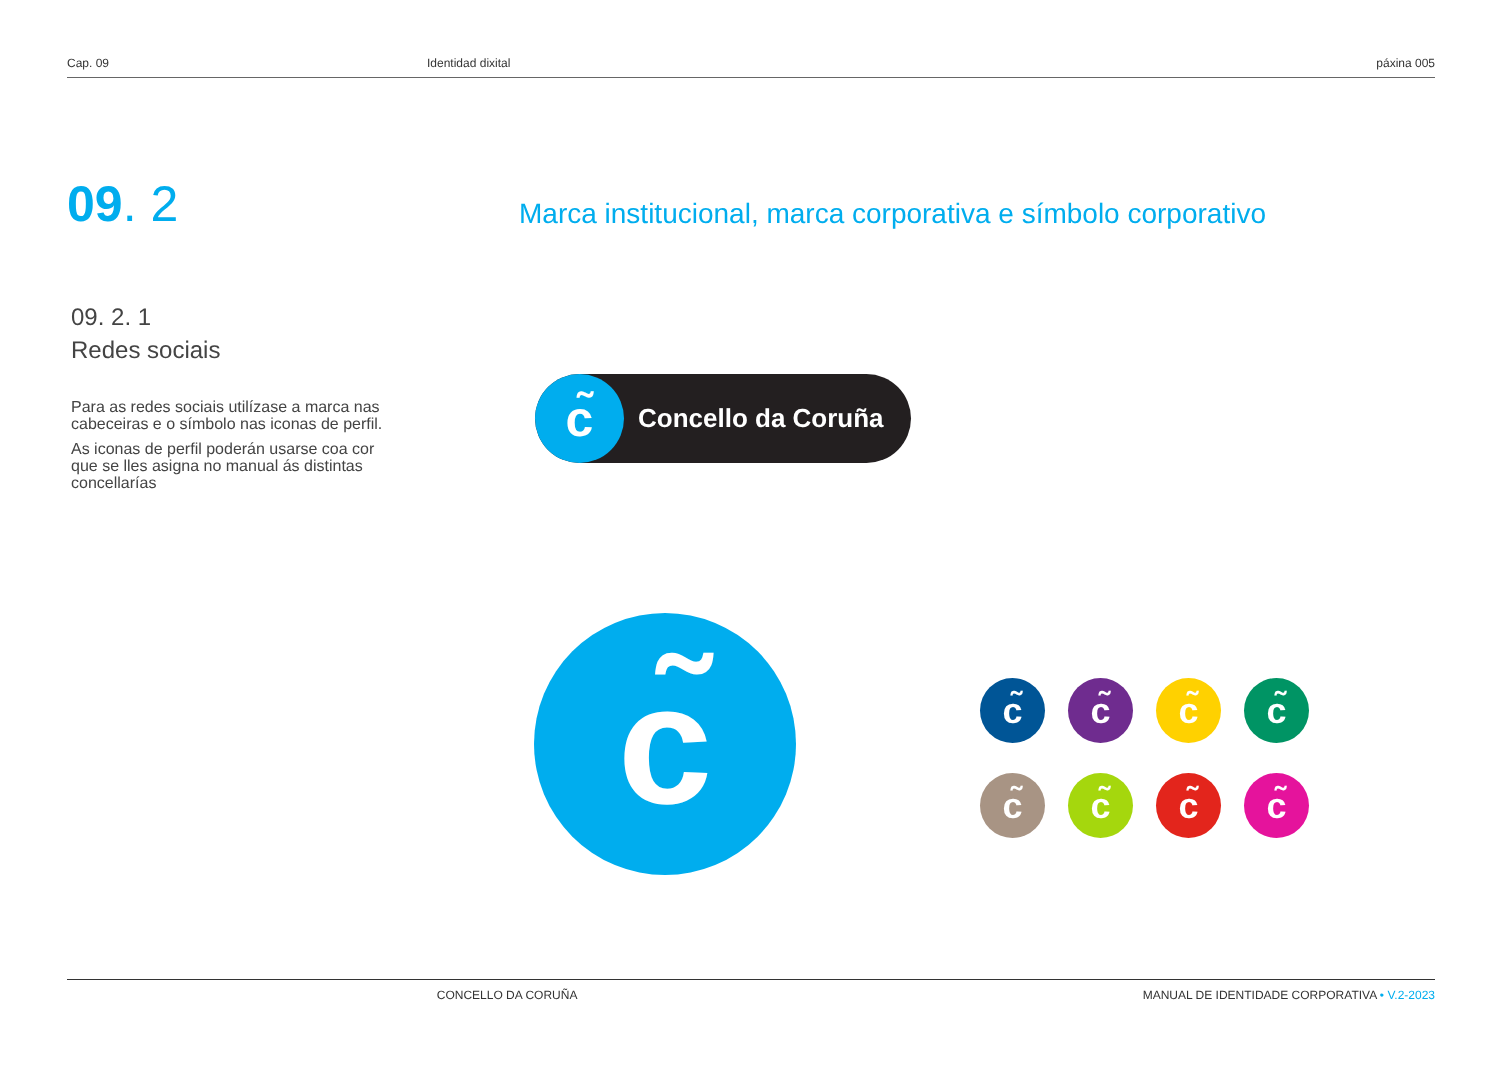Cap. 09 Identidad dixital páxina 005
09. 2
Marca institucional, marca corporativa e símbolo corporativo
09. 2. 1
Redes sociais
Para as redes sociais utilízase a marca nas cabeceiras e o símbolo nas iconas de perfil.
As iconas de perfil poderán usarse coa cor que se lles asigna no manual ás distintas concellarías
c̃
Concello da Coruña
c̃
c̃
c̃
c̃
c̃
c̃
c̃
c̃
c̃
CONCELLO DA CORUÑA MANUAL DE IDENTIDADE CORPORATIVA • V.2-2023